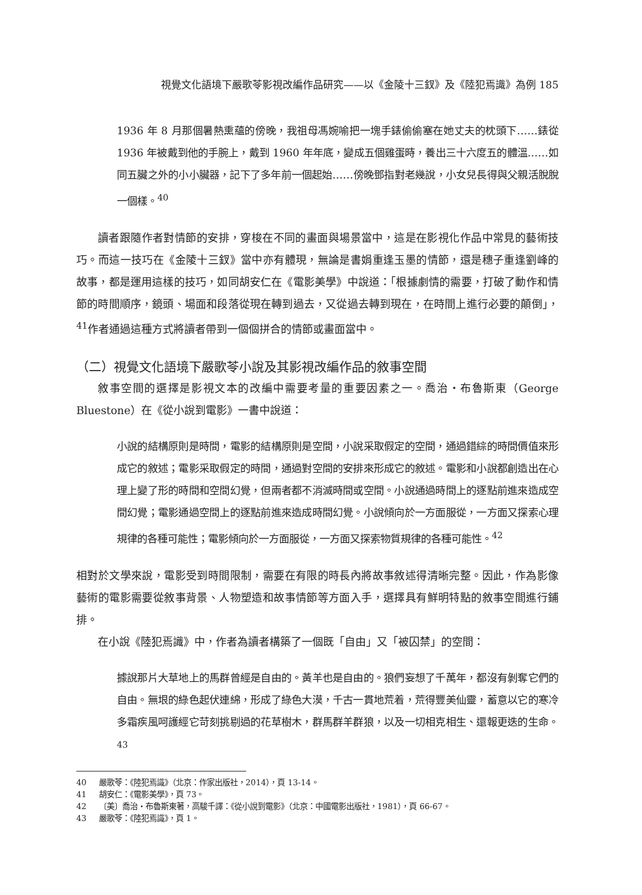視覺文化語境下嚴歌苓影視改編作品研究——以《金陵十三釵》及《陸犯焉識》為例 185
1936 年 8 月那個暑熱熏蘊的傍晚，我祖母馮婉喻把一塊手錶偷偷塞在她丈夫的枕頭下……錶從 1936 年被戴到他的手腕上，戴到 1960 年年底，變成五個雞蛋時，養出三十六度五的體溫……如同五臟之外的小小臟器，記下了多年前一個起始……傍晚鄧指對老幾說，小女兒長得與父親活脫脫一個樣。<sup>40</sup>
讀者跟隨作者對情節的安排，穿梭在不同的畫面與場景當中，這是在影視化作品中常見的藝術技巧。而這一技巧在《金陵十三釵》當中亦有體現，無論是書娟重逢玉墨的情節，還是穗子重逢劉峰的故事，都是運用這樣的技巧，如同胡安仁在《電影美學》中說道：「根據劇情的需要，打破了動作和情節的時間順序，鏡頭、場面和段落從現在轉到過去，又從過去轉到現在，在時間上進行必要的顛倒」，<sup>41</sup>作者通過這種方式將讀者帶到一個個拼合的情節或畫面當中。
（二）視覺文化語境下嚴歌苓小說及其影視改編作品的敘事空間
敘事空間的選擇是影視文本的改編中需要考量的重要因素之一。喬治・布魯斯東（George Bluestone）在《從小說到電影》一書中說道：
小說的結構原則是時間，電影的結構原則是空間，小說采取假定的空間，通過錯綜的時間價值來形成它的敘述；電影采取假定的時間，通過對空間的安排來形成它的敘述。電影和小說都創造出在心理上變了形的時間和空間幻覺，但兩者都不消滅時間或空間。小說通過時間上的逐點前進來造成空間幻覺；電影通過空間上的逐點前進來造成時間幻覺。小說傾向於一方面服從，一方面又探索心理規律的各種可能性；電影傾向於一方面服從，一方面又探索物質規律的各種可能性。<sup>42</sup>
相對於文學來說，電影受到時間限制，需要在有限的時長內將故事敘述得清晰完整。因此，作為影像藝術的電影需要從敘事背景、人物塑造和故事情節等方面入手，選擇具有鮮明特點的敘事空間進行鋪排。
在小說《陸犯焉識》中，作者為讀者構築了一個既「自由」又「被囚禁」的空間：
據說那片大草地上的馬群曾經是自由的。黃羊也是自由的。狼們妄想了千萬年，都沒有剝奪它們的自由。無垠的綠色起伏連綿，形成了綠色大漠，千古一貫地荒着，荒得豐美仙靈，蓄意以它的寒冷多霜疾風呵護經它苛刻挑剔過的花草樹木，群馬群羊群狼，以及一切相克相生、還報更迭的生命。<sup>43</sup>
40 嚴歌苓：《陸犯焉識》（北京：作家出版社，2014），頁 13-14。
41 胡安仁：《電影美學》，頁 73。
42 〔美〕喬治・布魯斯東著，高駿千譯：《從小說到電影》（北京：中國電影出版社，1981），頁 66-67。
43 嚴歌苓：《陸犯焉識》，頁 1。